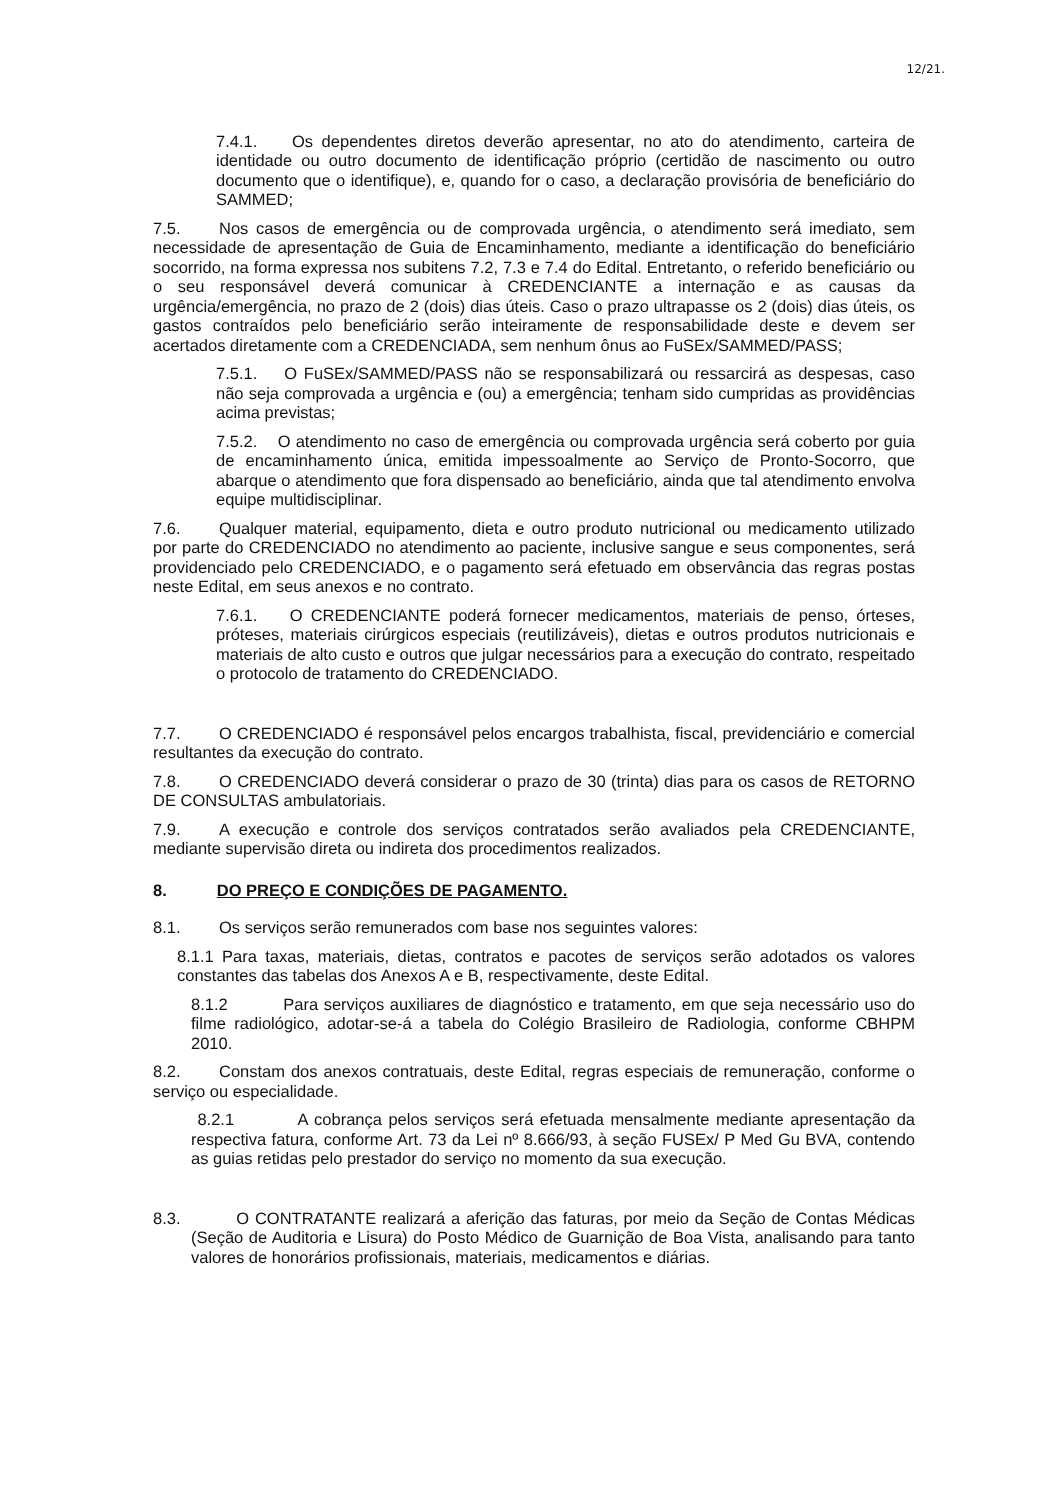12/21.
7.4.1. Os dependentes diretos deverão apresentar, no ato do atendimento, carteira de identidade ou outro documento de identificação próprio (certidão de nascimento ou outro documento que o identifique), e, quando for o caso, a declaração provisória de beneficiário do SAMMED;
7.5. Nos casos de emergência ou de comprovada urgência, o atendimento será imediato, sem necessidade de apresentação de Guia de Encaminhamento, mediante a identificação do beneficiário socorrido, na forma expressa nos subitens 7.2, 7.3 e 7.4 do Edital. Entretanto, o referido beneficiário ou o seu responsável deverá comunicar à CREDENCIANTE a internação e as causas da urgência/emergência, no prazo de 2 (dois) dias úteis. Caso o prazo ultrapasse os 2 (dois) dias úteis, os gastos contraídos pelo beneficiário serão inteiramente de responsabilidade deste e devem ser acertados diretamente com a CREDENCIADA, sem nenhum ônus ao FuSEx/SAMMED/PASS;
7.5.1. O FuSEx/SAMMED/PASS não se responsabilizará ou ressarcirá as despesas, caso não seja comprovada a urgência e (ou) a emergência; tenham sido cumpridas as providências acima previstas;
7.5.2. O atendimento no caso de emergência ou comprovada urgência será coberto por guia de encaminhamento única, emitida impessoalmente ao Serviço de Pronto-Socorro, que abarque o atendimento que fora dispensado ao beneficiário, ainda que tal atendimento envolva equipe multidisciplinar.
7.6. Qualquer material, equipamento, dieta e outro produto nutricional ou medicamento utilizado por parte do CREDENCIADO no atendimento ao paciente, inclusive sangue e seus componentes, será providenciado pelo CREDENCIADO, e o pagamento será efetuado em observância das regras postas neste Edital, em seus anexos e no contrato.
7.6.1. O CREDENCIANTE poderá fornecer medicamentos, materiais de penso, órteses, próteses, materiais cirúrgicos especiais (reutilizáveis), dietas e outros produtos nutricionais e materiais de alto custo e outros que julgar necessários para a execução do contrato, respeitado o protocolo de tratamento do CREDENCIADO.
7.7. O CREDENCIADO é responsável pelos encargos trabalhista, fiscal, previdenciário e comercial resultantes da execução do contrato.
7.8. O CREDENCIADO deverá considerar o prazo de 30 (trinta) dias para os casos de RETORNO DE CONSULTAS ambulatoriais.
7.9. A execução e controle dos serviços contratados serão avaliados pela CREDENCIANTE, mediante supervisão direta ou indireta dos procedimentos realizados.
8. DO PREÇO E CONDIÇÕES DE PAGAMENTO.
8.1. Os serviços serão remunerados com base nos seguintes valores:
8.1.1 Para taxas, materiais, dietas, contratos e pacotes de serviços serão adotados os valores constantes das tabelas dos Anexos A e B, respectivamente, deste Edital.
8.1.2 Para serviços auxiliares de diagnóstico e tratamento, em que seja necessário uso do filme radiológico, adotar-se-á a tabela do Colégio Brasileiro de Radiologia, conforme CBHPM 2010.
8.2. Constam dos anexos contratuais, deste Edital, regras especiais de remuneração, conforme o serviço ou especialidade.
8.2.1 A cobrança pelos serviços será efetuada mensalmente mediante apresentação da respectiva fatura, conforme Art. 73 da Lei nº 8.666/93, à seção FUSEx/ P Med Gu BVA, contendo as guias retidas pelo prestador do serviço no momento da sua execução.
8.3. O CONTRATANTE realizará a aferição das faturas, por meio da Seção de Contas Médicas (Seção de Auditoria e Lisura) do Posto Médico de Guarnição de Boa Vista, analisando para tanto valores de honorários profissionais, materiais, medicamentos e diárias.